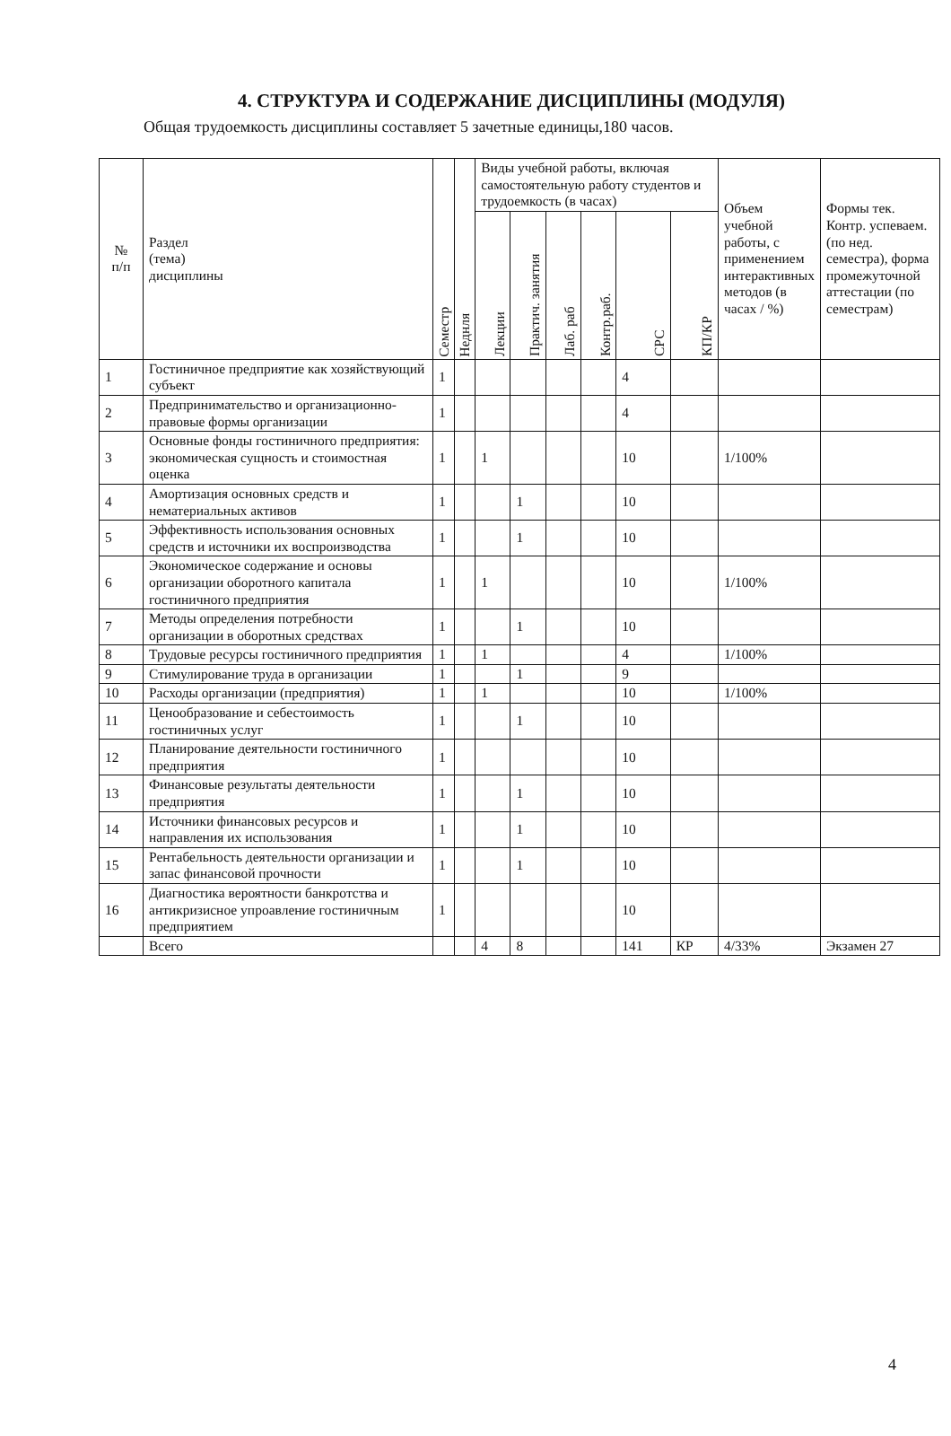4. СТРУКТУРА И СОДЕРЖАНИЕ ДИСЦИПЛИНЫ (МОДУЛЯ)
Общая трудоемкость дисциплины составляет 5 зачетные единицы,180 часов.
| № п/п | Раздел (тема) дисциплины | Семестр | Неднля | Виды учебной работы, включая самостоятельную работу студентов и трудоемкость (в часах) | | | | | | Объем учебной работы, с применением интерактивных методов (в часах / %) | Формы тек. Контр. успеваем. (по нед. семестра), форма промежуточной аттестации (по семестрам) |
| --- | --- | --- | --- | --- | --- | --- | --- | --- | --- | --- | --- |
| | | | | Лекции | Практич. занятия | Лаб. раб | Контр.раб. | СРС | КП/КР | | |
| 1 | Гостиничное предприятие как хозяйствующий субъект | 1 | | | | | | 4 | | | |
| 2 | Предпринимательство и организационно-правовые формы организации | 1 | | | | | | 4 | | | |
| 3 | Основные фонды гостиничного предприятия: экономическая сущность и стоимостная оценка | 1 | | 1 | | | | 10 | | 1/100% | |
| 4 | Амортизация основных средств и нематериальных активов | 1 | | | 1 | | | 10 | | | |
| 5 | Эффективность использования основных средств и источники их воспроизводства | 1 | | | 1 | | | 10 | | | |
| 6 | Экономическое содержание и основы организации оборотного капитала гостиничного предприятия | 1 | | 1 | | | | 10 | | 1/100% | |
| 7 | Методы определения потребности организации в оборотных средствах | 1 | | | 1 | | | 10 | | | |
| 8 | Трудовые ресурсы гостиничного предприятия | 1 | | 1 | | | | 4 | | 1/100% | |
| 9 | Стимулирование труда в организации | 1 | | | 1 | | | 9 | | | |
| 10 | Расходы организации (предприятия) | 1 | | 1 | | | | 10 | | 1/100% | |
| 11 | Ценообразование и себестоимость гостиничных услуг | 1 | | | 1 | | | 10 | | | |
| 12 | Планирование деятельности гостиничного предприятия | 1 | | | | | | 10 | | | |
| 13 | Финансовые результаты деятельности предприятия | 1 | | | 1 | | | 10 | | | |
| 14 | Источники финансовых ресурсов и направления их использования | 1 | | | 1 | | | 10 | | | |
| 15 | Рентабельность деятельности организации и запас финансовой прочности | 1 | | | 1 | | | 10 | | | |
| 16 | Диагностика вероятности банкротства и антикризисное упроавление гостиничным предприятием | 1 | | | | | | 10 | | | |
| | Всего | | | 4 | 8 | | | 141 | КР | 4/33% | Экзамен 27 |
4